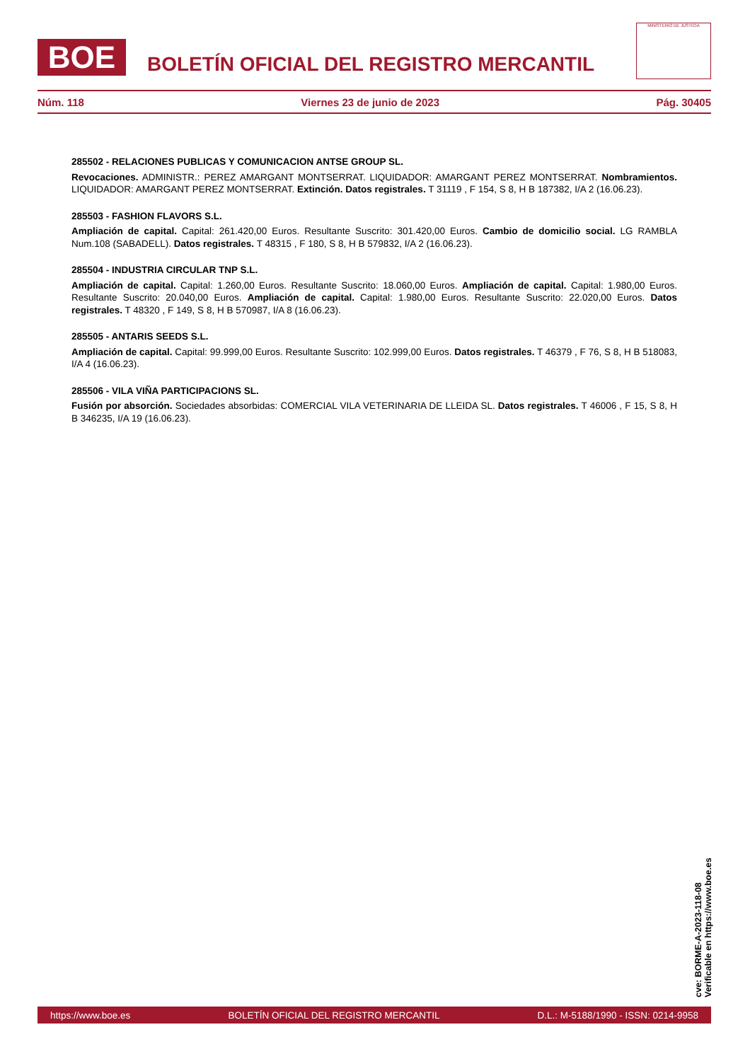BOE
BOLETÍN OFICIAL DEL REGISTRO MERCANTIL
MINISTERIO DE JUSTICIA
Núm. 118 Viernes 23 de junio de 2023 Pág. 30405
285502 - RELACIONES PUBLICAS Y COMUNICACION ANTSE GROUP SL.
Revocaciones. ADMINISTR.: PEREZ AMARGANT MONTSERRAT. LIQUIDADOR: AMARGANT PEREZ MONTSERRAT. Nombramientos. LIQUIDADOR: AMARGANT PEREZ MONTSERRAT. Extinción. Datos registrales. T 31119 , F 154, S 8, H B 187382, I/A 2 (16.06.23).
285503 - FASHION FLAVORS S.L.
Ampliación de capital. Capital: 261.420,00 Euros. Resultante Suscrito: 301.420,00 Euros. Cambio de domicilio social. LG RAMBLA Num.108 (SABADELL). Datos registrales. T 48315 , F 180, S 8, H B 579832, I/A 2 (16.06.23).
285504 - INDUSTRIA CIRCULAR TNP S.L.
Ampliación de capital. Capital: 1.260,00 Euros. Resultante Suscrito: 18.060,00 Euros. Ampliación de capital. Capital: 1.980,00 Euros. Resultante Suscrito: 20.040,00 Euros. Ampliación de capital. Capital: 1.980,00 Euros. Resultante Suscrito: 22.020,00 Euros. Datos registrales. T 48320 , F 149, S 8, H B 570987, I/A 8 (16.06.23).
285505 - ANTARIS SEEDS S.L.
Ampliación de capital. Capital: 99.999,00 Euros. Resultante Suscrito: 102.999,00 Euros. Datos registrales. T 46379 , F 76, S 8, H B 518083, I/A 4 (16.06.23).
285506 - VILA VIÑA PARTICIPACIONS SL.
Fusión por absorción. Sociedades absorbidas: COMERCIAL VILA VETERINARIA DE LLEIDA SL. Datos registrales. T 46006 , F 15, S 8, H B 346235, I/A 19 (16.06.23).
cve: BORME-A-2023-118-08
Verificable en https://www.boe.es
https://www.boe.es BOLETÍN OFICIAL DEL REGISTRO MERCANTIL D.L.: M-5188/1990 - ISSN: 0214-9958